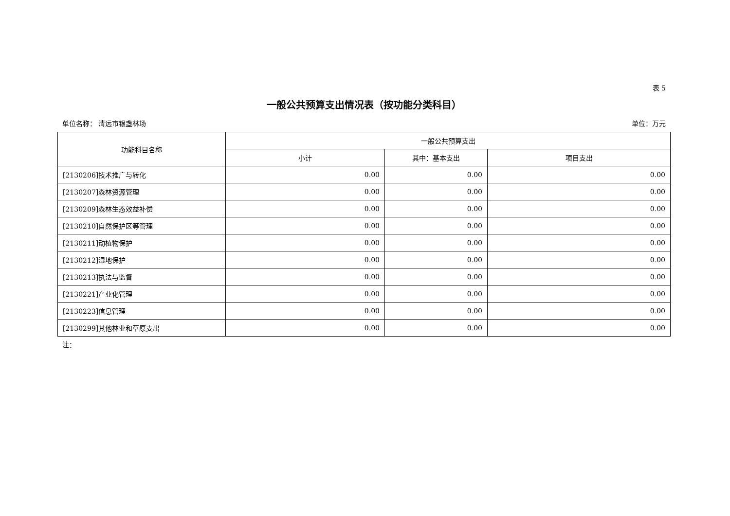表 5
一般公共预算支出情况表（按功能分类科目）
单位名称： 清远市银盏林场 单位：万元
| 功能科目名称 | 一般公共预算支出 | | |
| --- | --- | --- | --- |
| | 小计 | 其中：基本支出 | 项目支出 |
| [2130206]技术推广与转化 | 0.00 | 0.00 | 0.00 |
| [2130207]森林资源管理 | 0.00 | 0.00 | 0.00 |
| [2130209]森林生态效益补偿 | 0.00 | 0.00 | 0.00 |
| [2130210]自然保护区等管理 | 0.00 | 0.00 | 0.00 |
| [2130211]动植物保护 | 0.00 | 0.00 | 0.00 |
| [2130212]湿地保护 | 0.00 | 0.00 | 0.00 |
| [2130213]执法与监督 | 0.00 | 0.00 | 0.00 |
| [2130221]产业化管理 | 0.00 | 0.00 | 0.00 |
| [2130223]信息管理 | 0.00 | 0.00 | 0.00 |
| [2130299]其他林业和草原支出 | 0.00 | 0.00 | 0.00 |
注：